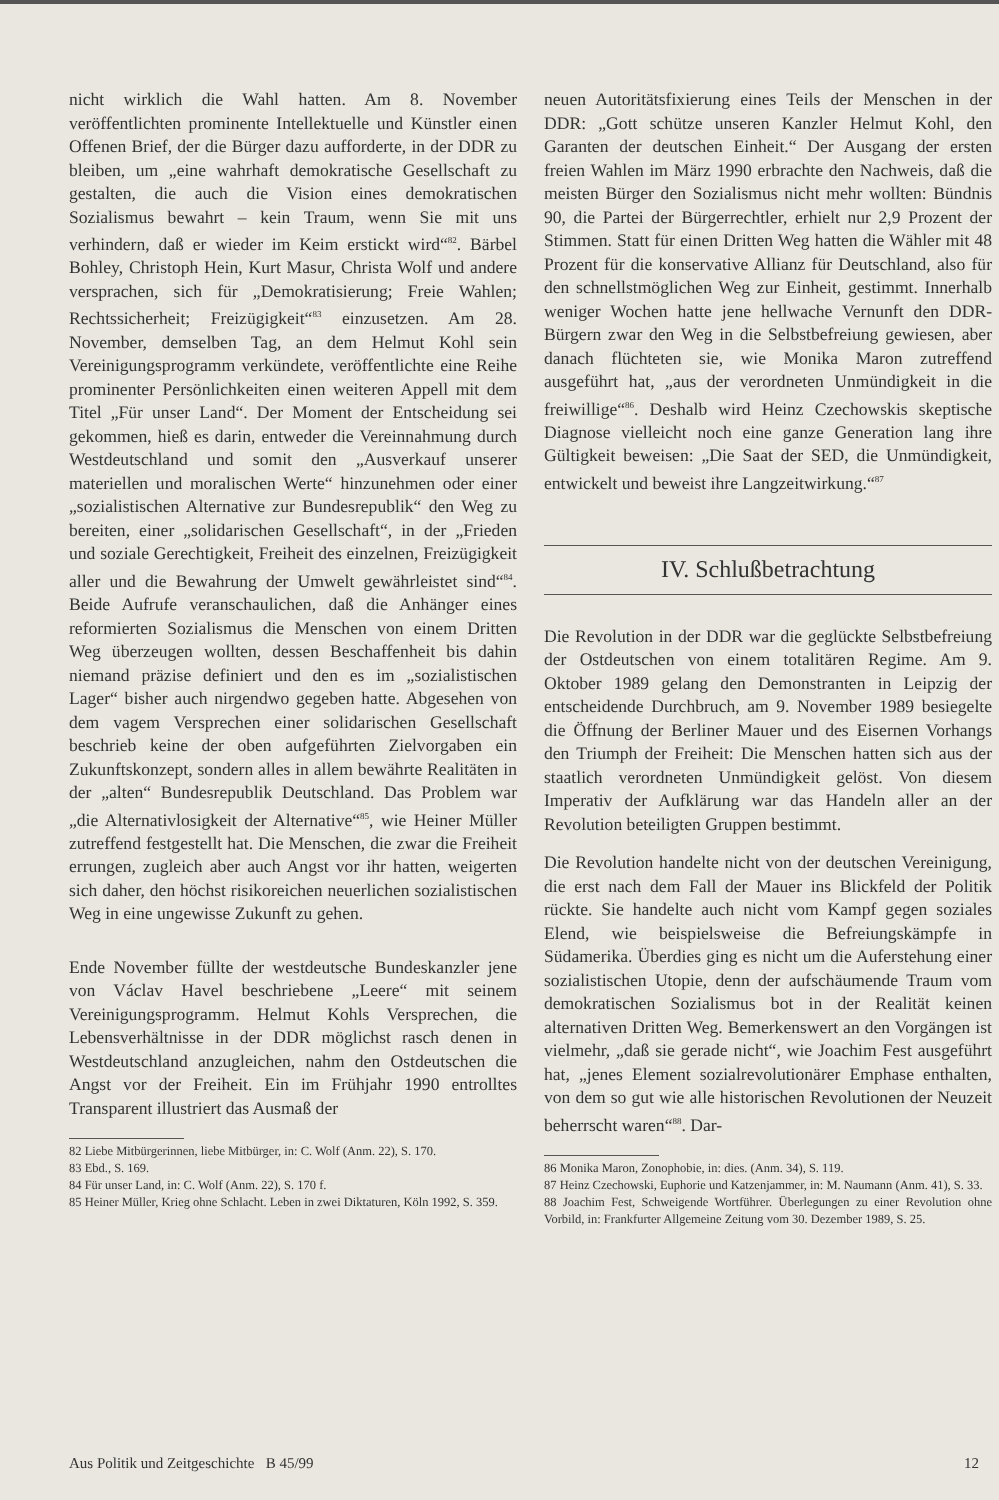nicht wirklich die Wahl hatten. Am 8. November veröffentlichten prominente Intellektuelle und Künstler einen Offenen Brief, der die Bürger dazu aufforderte, in der DDR zu bleiben, um „eine wahrhaft demokratische Gesellschaft zu gestalten, die auch die Vision eines demokratischen Sozialismus bewahrt – kein Traum, wenn Sie mit uns verhindern, daß er wieder im Keim erstickt wird“<sup>82</sup>. Bärbel Bohley, Christoph Hein, Kurt Masur, Christa Wolf und andere versprachen, sich für „Demokratisierung; Freie Wahlen; Rechtssicherheit; Freizügigkeit“<sup>83</sup> einzusetzen. Am 28. November, demselben Tag, an dem Helmut Kohl sein Vereinigungsprogramm verkündete, veröffentlichte eine Reihe prominenter Persönlichkeiten einen weiteren Appell mit dem Titel „Für unser Land“. Der Moment der Entscheidung sei gekommen, hieß es darin, entweder die Vereinnahmung durch Westdeutschland und somit den „Ausverkauf unserer materiellen und moralischen Werte“ hinzunehmen oder einer „sozialistischen Alternative zur Bundesrepublik“ den Weg zu bereiten, einer „solidarischen Gesellschaft“, in der „Frieden und soziale Gerechtigkeit, Freiheit des einzelnen, Freizügigkeit aller und die Bewahrung der Umwelt gewährleistet sind“<sup>84</sup>. Beide Aufrufe veranschaulichen, daß die Anhänger eines reformierten Sozialismus die Menschen von einem Dritten Weg überzeugen wollten, dessen Beschaffenheit bis dahin niemand präzise definiert und den es im „sozialistischen Lager“ bisher auch nirgendwo gegeben hatte. Abgesehen von dem vagem Versprechen einer solidarischen Gesellschaft beschrieb keine der oben aufgeführten Zielvorgaben ein Zukunftskonzept, sondern alles in allem bewährte Realitäten in der „alten“ Bundesrepublik Deutschland. Das Problem war „die Alternativlosigkeit der Alternative“<sup>85</sup>, wie Heiner Müller zutreffend festgestellt hat. Die Menschen, die zwar die Freiheit errungen, zugleich aber auch Angst vor ihr hatten, weigerten sich daher, den höchst risikoreichen neuerlichen sozialistischen Weg in eine ungewisse Zukunft zu gehen.
Ende November füllte der westdeutsche Bundeskanzler jene von Václav Havel beschriebene „Leere“ mit seinem Vereinigungsprogramm. Helmut Kohls Versprechen, die Lebensverhältnisse in der DDR möglichst rasch denen in Westdeutschland anzugleichen, nahm den Ostdeutschen die Angst vor der Freiheit. Ein im Frühjahr 1990 entrolltes Transparent illustriert das Ausmaß der
82 Liebe Mitbürgerinnen, liebe Mitbürger, in: C. Wolf (Anm. 22), S. 170.
83 Ebd., S. 169.
84 Für unser Land, in: C. Wolf (Anm. 22), S. 170 f.
85 Heiner Müller, Krieg ohne Schlacht. Leben in zwei Diktaturen, Köln 1992, S. 359.
neuen Autoritätsfixierung eines Teils der Menschen in der DDR: „Gott schütze unseren Kanzler Helmut Kohl, den Garanten der deutschen Einheit.“ Der Ausgang der ersten freien Wahlen im März 1990 erbrachte den Nachweis, daß die meisten Bürger den Sozialismus nicht mehr wollten: Bündnis 90, die Partei der Bürgerrechtler, erhielt nur 2,9 Prozent der Stimmen. Statt für einen Dritten Weg hatten die Wähler mit 48 Prozent für die konservative Allianz für Deutschland, also für den schnellstmöglichen Weg zur Einheit, gestimmt. Innerhalb weniger Wochen hatte jene hellwache Vernunft den DDR-Bürgern zwar den Weg in die Selbstbefreiung gewiesen, aber danach flüchteten sie, wie Monika Maron zutreffend ausgeführt hat, „aus der verordneten Unmündigkeit in die freiwillige“<sup>86</sup>. Deshalb wird Heinz Czechowskis skeptische Diagnose vielleicht noch eine ganze Generation lang ihre Gültigkeit beweisen: „Die Saat der SED, die Unmündigkeit, entwickelt und beweist ihre Langzeitwirkung.“<sup>87</sup>
IV. Schlußbetrachtung
Die Revolution in der DDR war die geglückte Selbstbefreiung der Ostdeutschen von einem totalitären Regime. Am 9. Oktober 1989 gelang den Demonstranten in Leipzig der entscheidende Durchbruch, am 9. November 1989 besiegelte die Öffnung der Berliner Mauer und des Eisernen Vorhangs den Triumph der Freiheit: Die Menschen hatten sich aus der staatlich verordneten Unmündigkeit gelöst. Von diesem Imperativ der Aufklärung war das Handeln aller an der Revolution beteiligten Gruppen bestimmt.
Die Revolution handelte nicht von der deutschen Vereinigung, die erst nach dem Fall der Mauer ins Blickfeld der Politik rückte. Sie handelte auch nicht vom Kampf gegen soziales Elend, wie beispielsweise die Befreiungskämpfe in Südamerika. Überdies ging es nicht um die Auferstehung einer sozialistischen Utopie, denn der aufschäumende Traum vom demokratischen Sozialismus bot in der Realität keinen alternativen Dritten Weg. Bemerkenswert an den Vorgängen ist vielmehr, „daß sie gerade nicht“, wie Joachim Fest ausgeführt hat, „jenes Element sozialrevolutionärer Emphase enthalten, von dem so gut wie alle historischen Revolutionen der Neuzeit beherrscht waren“<sup>88</sup>. Dar-
86 Monika Maron, Zonophobie, in: dies. (Anm. 34), S. 119.
87 Heinz Czechowski, Euphorie und Katzenjammer, in: M. Naumann (Anm. 41), S. 33.
88 Joachim Fest, Schweigende Wortführer. Überlegungen zu einer Revolution ohne Vorbild, in: Frankfurter Allgemeine Zeitung vom 30. Dezember 1989, S. 25.
Aus Politik und Zeitgeschichte B 45/99 12